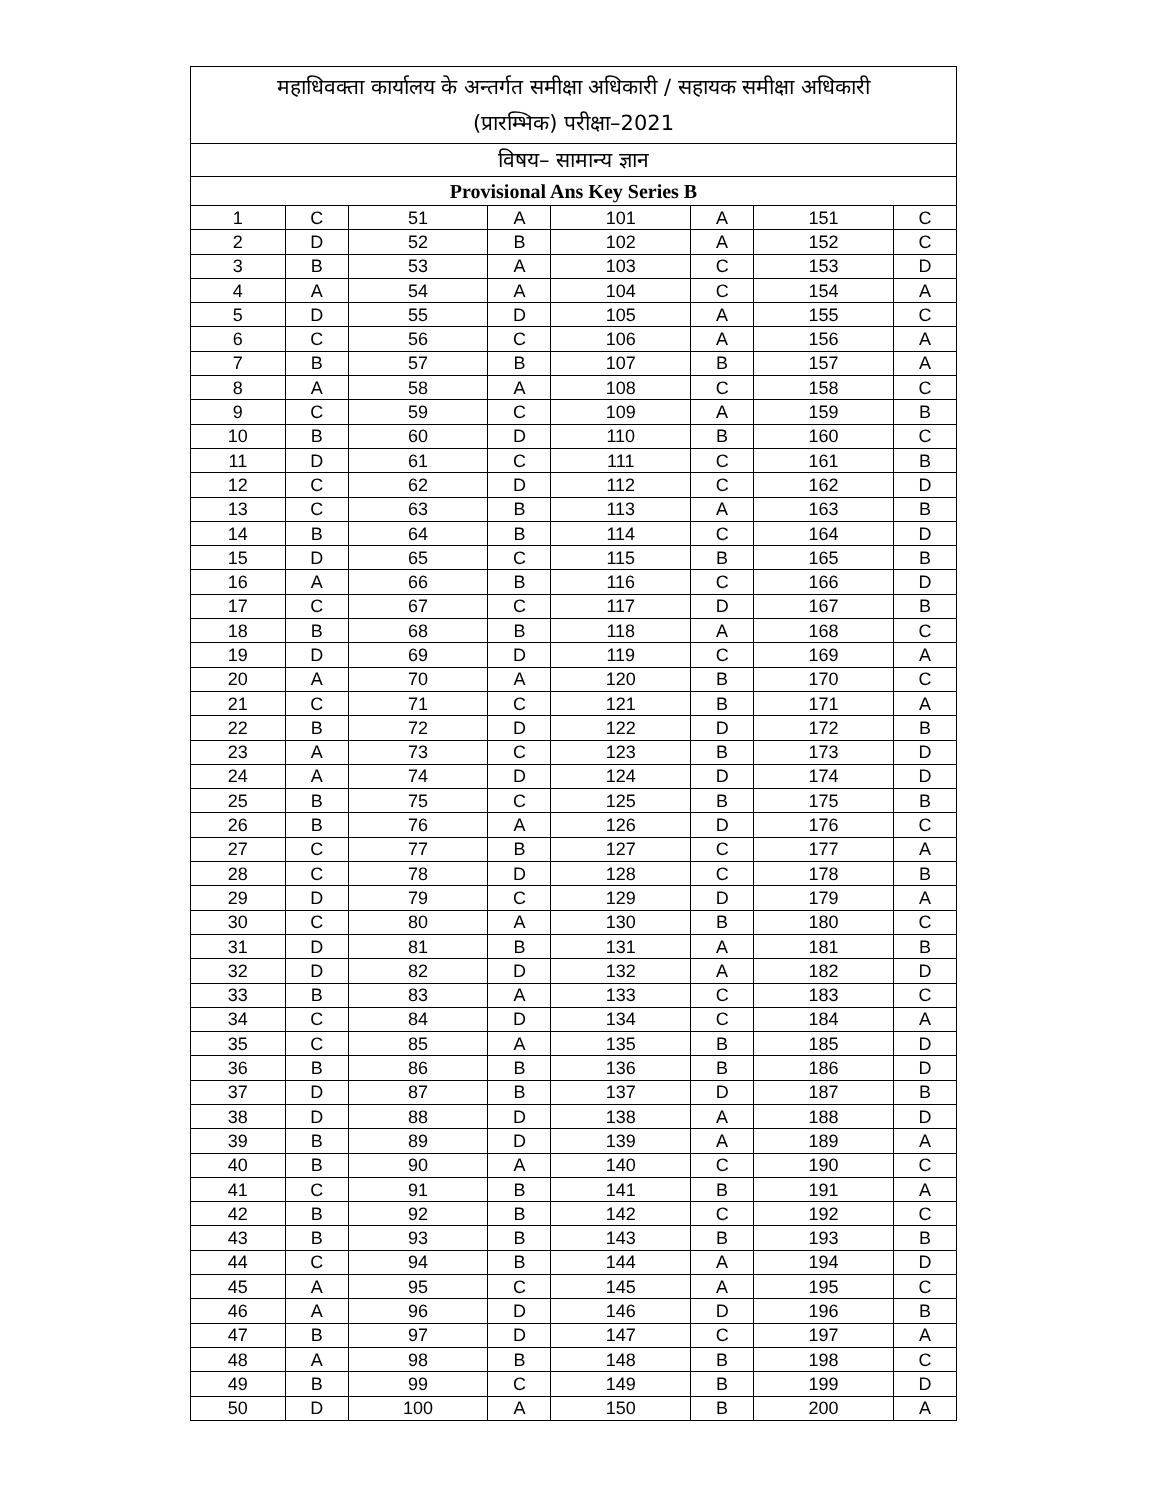| महाधिवक्ता कार्यालय के अन्तर्गत समीक्षा अधिकारी / सहायक समीक्षा अधिकारी (प्रारम्भिक) परीक्षा–2021 | | | | | | | |
| --- | --- | --- | --- | --- | --- | --- | --- |
| विषय– सामान्य ज्ञान | | | | | | | |
| Provisional Ans Key Series B | | | | | | | |
| 1 | C | 51 | A | 101 | A | 151 | C |
| 2 | D | 52 | B | 102 | A | 152 | C |
| 3 | B | 53 | A | 103 | C | 153 | D |
| 4 | A | 54 | A | 104 | C | 154 | A |
| 5 | D | 55 | D | 105 | A | 155 | C |
| 6 | C | 56 | C | 106 | A | 156 | A |
| 7 | B | 57 | B | 107 | B | 157 | A |
| 8 | A | 58 | A | 108 | C | 158 | C |
| 9 | C | 59 | C | 109 | A | 159 | B |
| 10 | B | 60 | D | 110 | B | 160 | C |
| 11 | D | 61 | C | 111 | C | 161 | B |
| 12 | C | 62 | D | 112 | C | 162 | D |
| 13 | C | 63 | B | 113 | A | 163 | B |
| 14 | B | 64 | B | 114 | C | 164 | D |
| 15 | D | 65 | C | 115 | B | 165 | B |
| 16 | A | 66 | B | 116 | C | 166 | D |
| 17 | C | 67 | C | 117 | D | 167 | B |
| 18 | B | 68 | B | 118 | A | 168 | C |
| 19 | D | 69 | D | 119 | C | 169 | A |
| 20 | A | 70 | A | 120 | B | 170 | C |
| 21 | C | 71 | C | 121 | B | 171 | A |
| 22 | B | 72 | D | 122 | D | 172 | B |
| 23 | A | 73 | C | 123 | B | 173 | D |
| 24 | A | 74 | D | 124 | D | 174 | D |
| 25 | B | 75 | C | 125 | B | 175 | B |
| 26 | B | 76 | A | 126 | D | 176 | C |
| 27 | C | 77 | B | 127 | C | 177 | A |
| 28 | C | 78 | D | 128 | C | 178 | B |
| 29 | D | 79 | C | 129 | D | 179 | A |
| 30 | C | 80 | A | 130 | B | 180 | C |
| 31 | D | 81 | B | 131 | A | 181 | B |
| 32 | D | 82 | D | 132 | A | 182 | D |
| 33 | B | 83 | A | 133 | C | 183 | C |
| 34 | C | 84 | D | 134 | C | 184 | A |
| 35 | C | 85 | A | 135 | B | 185 | D |
| 36 | B | 86 | B | 136 | B | 186 | D |
| 37 | D | 87 | B | 137 | D | 187 | B |
| 38 | D | 88 | D | 138 | A | 188 | D |
| 39 | B | 89 | D | 139 | A | 189 | A |
| 40 | B | 90 | A | 140 | C | 190 | C |
| 41 | C | 91 | B | 141 | B | 191 | A |
| 42 | B | 92 | B | 142 | C | 192 | C |
| 43 | B | 93 | B | 143 | B | 193 | B |
| 44 | C | 94 | B | 144 | A | 194 | D |
| 45 | A | 95 | C | 145 | A | 195 | C |
| 46 | A | 96 | D | 146 | D | 196 | B |
| 47 | B | 97 | D | 147 | C | 197 | A |
| 48 | A | 98 | B | 148 | B | 198 | C |
| 49 | B | 99 | C | 149 | B | 199 | D |
| 50 | D | 100 | A | 150 | B | 200 | A |